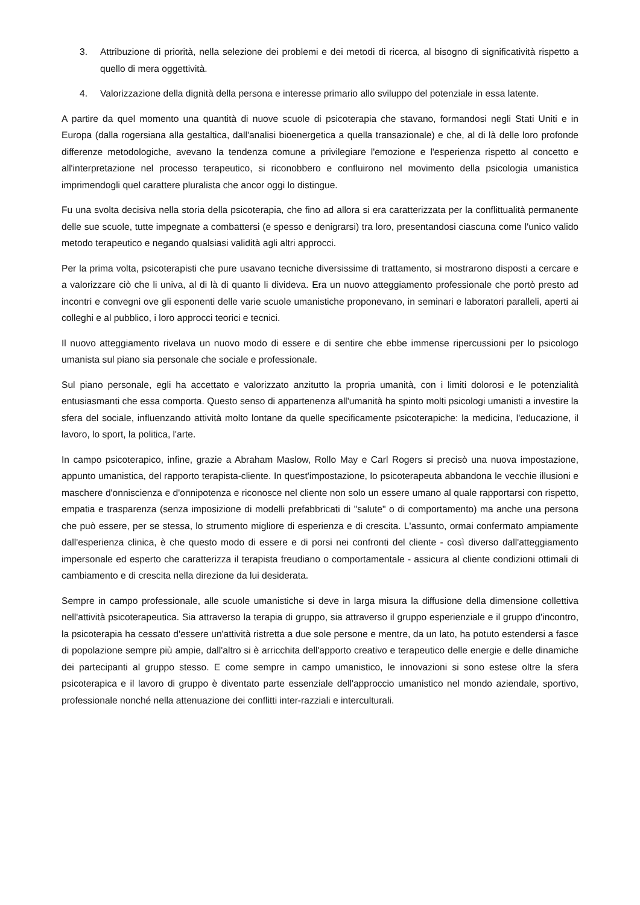3. Attribuzione di priorità, nella selezione dei problemi e dei metodi di ricerca, al bisogno di significatività rispetto a quello di mera oggettività.
4. Valorizzazione della dignità della persona e interesse primario allo sviluppo del potenziale in essa latente.
A partire da quel momento una quantità di nuove scuole di psicoterapia che stavano, formandosi negli Stati Uniti e in Europa (dalla rogersiana alla gestaltica, dall'analisi bioenergetica a quella transazionale) e che, al di là delle loro profonde differenze metodologiche, avevano la tendenza comune a privilegiare l'emozione e l'esperienza rispetto al concetto e all'interpretazione nel processo terapeutico, si riconobbero e confluirono nel movimento della psicologia umanistica imprimendogli quel carattere pluralista che ancor oggi lo distingue.
Fu una svolta decisiva nella storia della psicoterapia, che fino ad allora si era caratterizzata per la conflittualità permanente delle sue scuole, tutte impegnate a combattersi (e spesso e denigrarsi) tra loro, presentandosi ciascuna come l'unico valido metodo terapeutico e negando qualsiasi validità agli altri approcci.
Per la prima volta, psicoterapisti che pure usavano tecniche diversissime di trattamento, si mostrarono disposti a cercare e a valorizzare ciò che li univa, al di là di quanto li divideva. Era un nuovo atteggiamento professionale che portò presto ad incontri e convegni ove gli esponenti delle varie scuole umanistiche proponevano, in seminari e laboratori paralleli, aperti ai colleghi e al pubblico, i loro approcci teorici e tecnici.
Il nuovo atteggiamento rivelava un nuovo modo di essere e di sentire che ebbe immense ripercussioni per lo psicologo umanista sul piano sia personale che sociale e professionale.
Sul piano personale, egli ha accettato e valorizzato anzitutto la propria umanità, con i limiti dolorosi e le potenzialità entusiasmanti che essa comporta. Questo senso di appartenenza all'umanità ha spinto molti psicologi umanisti a investire la sfera del sociale, influenzando attività molto lontane da quelle specificamente psicoterapiche: la medicina, l'educazione, il lavoro, lo sport, la politica, l'arte.
In campo psicoterapico, infine, grazie a Abraham Maslow, Rollo May e Carl Rogers si precisò una nuova impostazione, appunto umanistica, del rapporto terapista-cliente. In quest'impostazione, lo psicoterapeuta abbandona le vecchie illusioni e maschere d'onniscienza e d'onnipotenza e riconosce nel cliente non solo un essere umano al quale rapportarsi con rispetto, empatia e trasparenza (senza imposizione di modelli prefabbricati di "salute" o di comportamento) ma anche una persona che può essere, per se stessa, lo strumento migliore di esperienza e di crescita. L'assunto, ormai confermato ampiamente dall'esperienza clinica, è che questo modo di essere e di porsi nei confronti del cliente - così diverso dall'atteggiamento impersonale ed esperto che caratterizza il terapista freudiano o comportamentale - assicura al cliente condizioni ottimali di cambiamento e di crescita nella direzione da lui desiderata.
Sempre in campo professionale, alle scuole umanistiche si deve in larga misura la diffusione della dimensione collettiva nell'attività psicoterapeutica. Sia attraverso la terapia di gruppo, sia attraverso il gruppo esperienziale e il gruppo d'incontro, la psicoterapia ha cessato d'essere un'attività ristretta a due sole persone e mentre, da un lato, ha potuto estendersi a fasce di popolazione sempre più ampie, dall'altro si è arricchita dell'apporto creativo e terapeutico delle energie e delle dinamiche dei partecipanti al gruppo stesso. E come sempre in campo umanistico, le innovazioni si sono estese oltre la sfera psicoterapica e il lavoro di gruppo è diventato parte essenziale dell'approccio umanistico nel mondo aziendale, sportivo, professionale nonché nella attenuazione dei conflitti inter-razziali e interculturali.